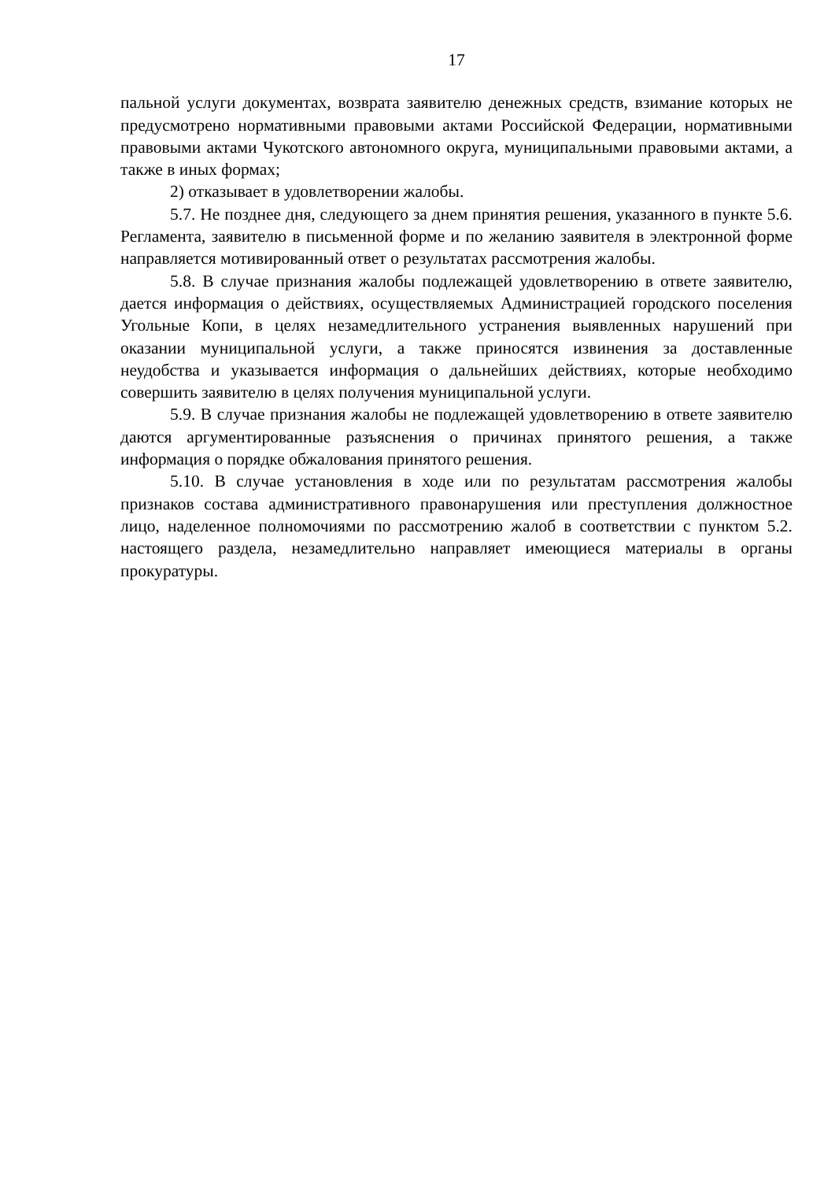17
пальной услуги документах, возврата заявителю денежных средств, взимание которых не предусмотрено нормативными правовыми актами Российской Федерации, нормативными правовыми актами Чукотского автономного округа, муниципальными правовыми актами, а также в иных формах;
2) отказывает в удовлетворении жалобы.
5.7. Не позднее дня, следующего за днем принятия решения, указанного в пункте 5.6. Регламента, заявителю в письменной форме и по желанию заявителя в электронной форме направляется мотивированный ответ о результатах рассмотрения жалобы.
5.8. В случае признания жалобы подлежащей удовлетворению в ответе заявителю, дается информация о действиях, осуществляемых Администрацией городского поселения Угольные Копи, в целях незамедлительного устранения выявленных нарушений при оказании муниципальной услуги, а также приносятся извинения за доставленные неудобства и указывается информация о дальнейших действиях, которые необходимо совершить заявителю в целях получения муниципальной услуги.
5.9. В случае признания жалобы не подлежащей удовлетворению в ответе заявителю даются аргументированные разъяснения о причинах принятого решения, а также информация о порядке обжалования принятого решения.
5.10. В случае установления в ходе или по результатам рассмотрения жалобы признаков состава административного правонарушения или преступления должностное лицо, наделенное полномочиями по рассмотрению жалоб в соответствии с пунктом 5.2. настоящего раздела, незамедлительно направляет имеющиеся материалы в органы прокуратуры.